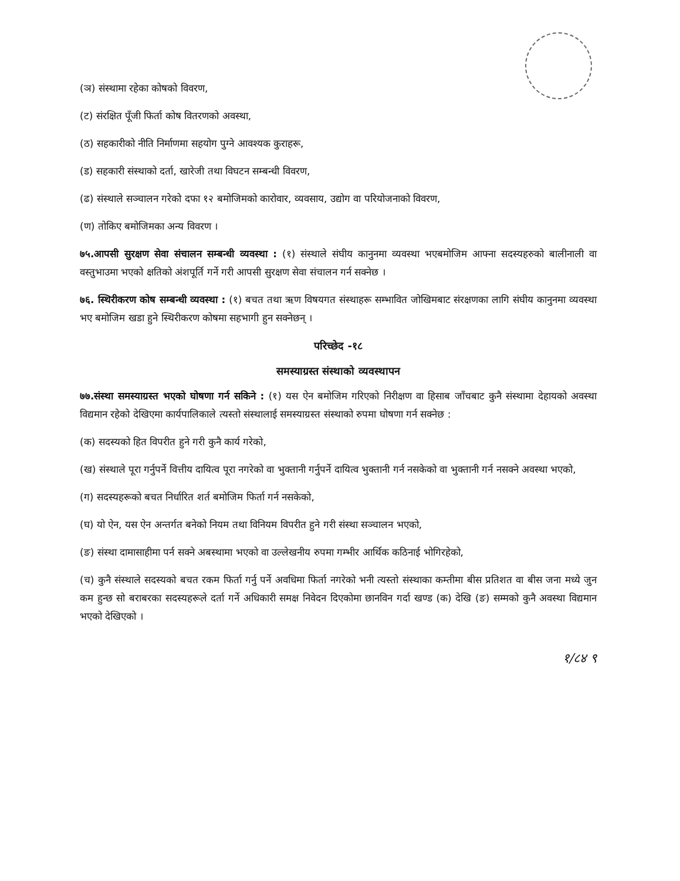(ञ) संस्थामा रहेका कोषको विवरण,
(ट) संरक्षित पूँजी फिर्ता कोष वितरणको अवस्था,
(ठ) सहकारीको नीति निर्माणमा सहयोग पुग्ने आवश्यक कुराहरू,
(ड) सहकारी संस्थाको दर्ता, खारेजी तथा विघटन सम्बन्धी विवरण,
(ढ) संस्थाले सञ्चालन गरेको दफा १२ बमोजिमको कारोवार, व्यवसाय, उद्योग वा परियोजनाको विवरण,
(ण) तोकिए बमोजिमका अन्य विवरण ।
७५.आपसी सुरक्षण सेवा संचालन सम्बन्धी व्यवस्था : (१) संस्थाले संघीय कानुनमा व्यवस्था भएबमोजिम आफ्ना सदस्यहरुको बालीनाली वा वस्तुभाउमा भएको क्षतिको अंशपूर्ति गर्ने गरी आपसी सुरक्षण सेवा संचालन गर्न सक्नेछ ।
७६. स्थिरीकरण कोष सम्बन्धी व्यवस्था : (१) बचत तथा ऋण विषयगत संस्थाहरू सम्भावित जोखिमबाट संरक्षणका लागि संघीय कानुनमा व्यवस्था भए बमोजिम खडा हुने स्थिरीकरण कोषमा सहभागी हुन सक्नेछन् ।
परिच्छेद -१८
समस्याग्रस्त संस्थाको व्यवस्थापन
७७.संस्था समस्याग्रस्त भएको घोषणा गर्न सकिने : (१) यस ऐन बमोजिम गरिएको निरीक्षण वा हिसाब जाँचबाट कुनै संस्थामा देहायको अवस्था विद्यमान रहेको देखिएमा कार्यपालिकाले त्यस्तो संस्थालाई समस्याग्रस्त संस्थाको रुपमा घोषणा गर्न सक्नेछ :
(क) सदस्यको हित विपरीत हुने गरी कुनै कार्य गरेको,
(ख) संस्थाले पूरा गर्नुपर्ने वित्तीय दायित्व पूरा नगरेको वा भुक्तानी गर्नुपर्ने दायित्व भुक्तानी गर्न नसकेको वा भुक्तानी गर्न नसक्ने अवस्था भएको,
(ग) सदस्यहरूको बचत निर्धारित शर्त बमोजिम फिर्ता गर्न नसकेको,
(घ) यो ऐन, यस ऐन अन्तर्गत बनेको नियम तथा विनियम विपरीत हुने गरी संस्था सञ्चालन भएको,
(ङ) संस्था दामासाहीमा पर्न सक्ने अबस्थामा भएको वा उल्लेखनीय रुपमा गम्भीर आर्थिक कठिनाई भोगिरहेको,
(च) कुनै संस्थाले सदस्यको बचत रकम फिर्ता गर्नु पर्ने अवधिमा फिर्ता नगरेको भनी त्यस्तो संस्थाका कम्तीमा बीस प्रतिशत वा बीस जना मध्ये जुन कम हुन्छ सो बराबरका सदस्यहरूले दर्ता गर्ने अधिकारी समक्ष निवेदन दिएकोमा छानविन गर्दा खण्ड (क) देखि (ङ) सम्मको कुनै अवस्था विद्यमान भएको देखिएको ।
१/८४ ९